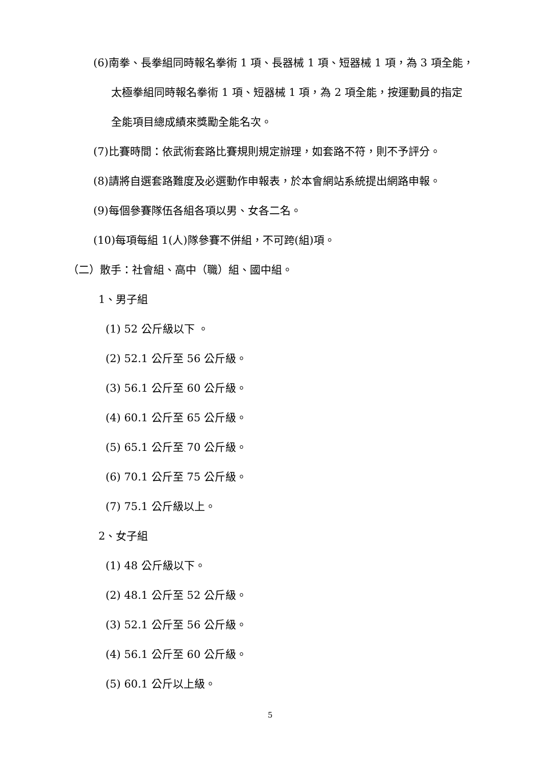(6)南拳、長拳組同時報名拳術 1 項、長器械 1 項、短器械 1 項，為 3 項全能，
太極拳組同時報名拳術 1 項、短器械 1 項，為 2 項全能，按運動員的指定
全能項目總成績來獎勵全能名次。
(7)比賽時間：依武術套路比賽規則規定辦理，如套路不符，則不予評分。
(8)請將自選套路難度及必選動作申報表，於本會網站系統提出網路申報。
(9)每個參賽隊伍各組各項以男、女各二名。
(10)每項每組 1(人)隊參賽不併組，不可跨(組)項。
（二）散手：社會組、高中（職）組、國中組。
1、男子組
(1) 52 公斤級以下 。
(2) 52.1 公斤至 56 公斤級。
(3) 56.1 公斤至 60 公斤級。
(4) 60.1 公斤至 65 公斤級。
(5) 65.1 公斤至 70 公斤級。
(6) 70.1 公斤至 75 公斤級。
(7) 75.1 公斤級以上。
2、女子組
(1) 48 公斤級以下。
(2) 48.1 公斤至 52 公斤級。
(3) 52.1 公斤至 56 公斤級。
(4) 56.1 公斤至 60 公斤級。
(5) 60.1 公斤以上級。
5